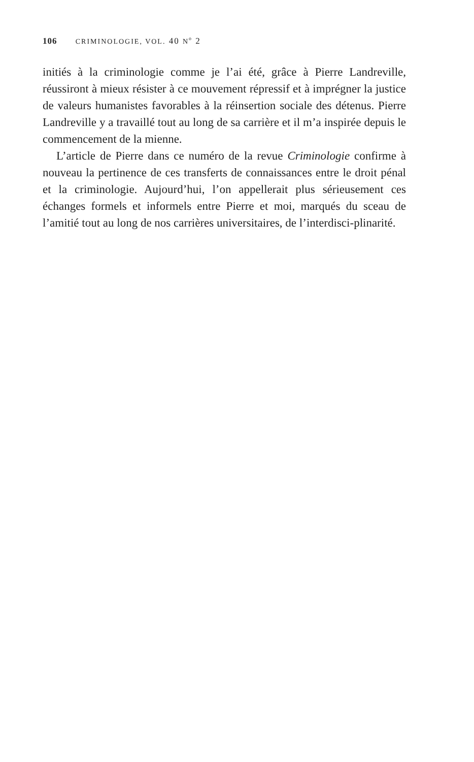106 CRIMINOLOGIE, VOL. 40 N<sup>o</sup> 2
initiés à la criminologie comme je l’ai été, grâce à Pierre Landreville, réussiront à mieux résister à ce mouvement répressif et à imprégner la justice de valeurs humanistes favorables à la réinsertion sociale des détenus. Pierre Landreville y a travaillé tout au long de sa carrière et il m’a inspirée depuis le commencement de la mienne.
L’article de Pierre dans ce numéro de la revue Criminologie confirme à nouveau la pertinence de ces transferts de connaissances entre le droit pénal et la criminologie. Aujourd’hui, l’on appellerait plus sérieusement ces échanges formels et informels entre Pierre et moi, marqués du sceau de l’amitié tout au long de nos carrières universitaires, de l’interdisci-plinarité.